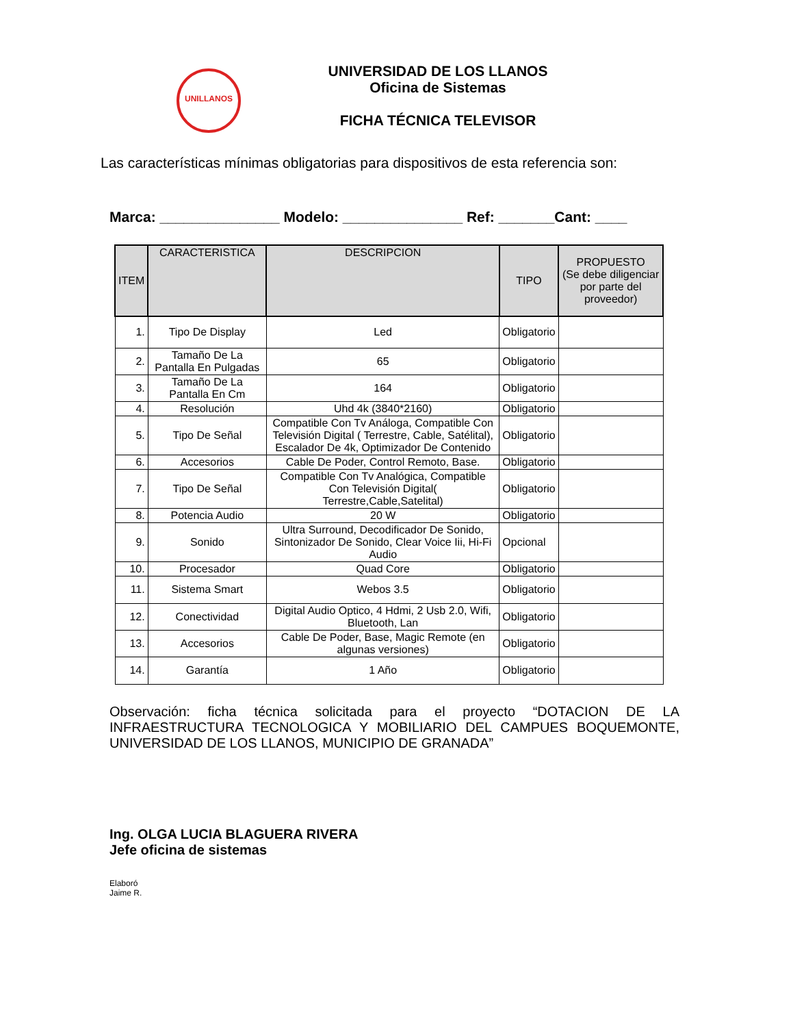UNILLANOS
UNIVERSIDAD DE LOS LLANOS
Oficina de Sistemas
FICHA TÉCNICA TELEVISOR
Las características mínimas obligatorias para dispositivos de esta referencia son:
Marca: _______________ Modelo: _______________ Ref: _______Cant: ____
| ITEM | CARACTERISTICA | DESCRIPCION | TIPO | PROPUESTO (Se debe diligenciar por parte del proveedor) |
| --- | --- | --- | --- | --- |
| 1. | Tipo De Display | Led | Obligatorio | |
| 2. | Tamaño De La Pantalla En Pulgadas | 65 | Obligatorio | |
| 3. | Tamaño De La Pantalla En Cm | 164 | Obligatorio | |
| 4. | Resolución | Uhd 4k (3840*2160) | Obligatorio | |
| 5. | Tipo De Señal | Compatible Con Tv Análoga, Compatible Con Televisión Digital ( Terrestre, Cable, Satélital), Escalador De 4k, Optimizador De Contenido | Obligatorio | |
| 6. | Accesorios | Cable De Poder, Control Remoto, Base. | Obligatorio | |
| 7. | Tipo De Señal | Compatible Con Tv Analógica, Compatible Con Televisión Digital( Terrestre,Cable,Satelital) | Obligatorio | |
| 8. | Potencia Audio | 20 W | Obligatorio | |
| 9. | Sonido | Ultra Surround, Decodificador De Sonido, Sintonizador De Sonido, Clear Voice Iii, Hi-Fi Audio | Opcional | |
| 10. | Procesador | Quad Core | Obligatorio | |
| 11. | Sistema Smart | Webos 3.5 | Obligatorio | |
| 12. | Conectividad | Digital Audio Optico, 4 Hdmi, 2 Usb 2.0, Wifi, Bluetooth, Lan | Obligatorio | |
| 13. | Accesorios | Cable De Poder, Base, Magic Remote (en algunas versiones) | Obligatorio | |
| 14. | Garantía | 1 Año | Obligatorio | |
Observación: ficha técnica solicitada para el proyecto “DOTACION DE LA INFRAESTRUCTURA TECNOLOGICA Y MOBILIARIO DEL CAMPUES BOQUEMONTE, UNIVERSIDAD DE LOS LLANOS, MUNICIPIO DE GRANADA”
Ing. OLGA LUCIA BLAGUERA RIVERA
Jefe oficina de sistemas
Elaboró
Jaime R.